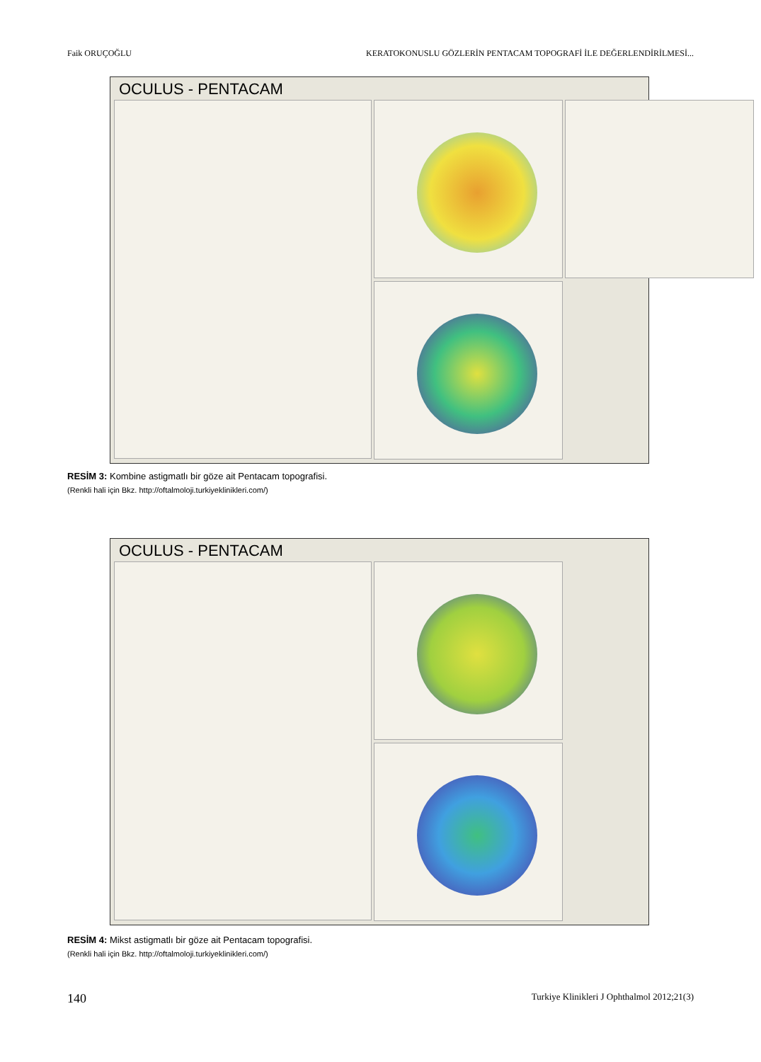Faik ORUÇOĞLU KERATOKONUSLU GÖZLERİN PENTACAM TOPOGRAFİ İLE DEĞERLENDİRİLMESİ...
OCULUS - PENTACAM
RESİM 3: Kombine astigmatlı bir göze ait Pentacam topografisi.
(Renkli hali için Bkz. http://oftalmoloji.turkiyeklinikleri.com/)
OCULUS - PENTACAM
RESİM 4: Mikst astigmatlı bir göze ait Pentacam topografisi.
(Renkli hali için Bkz. http://oftalmoloji.turkiyeklinikleri.com/)
140 Turkiye Klinikleri J Ophthalmol 2012;21(3)